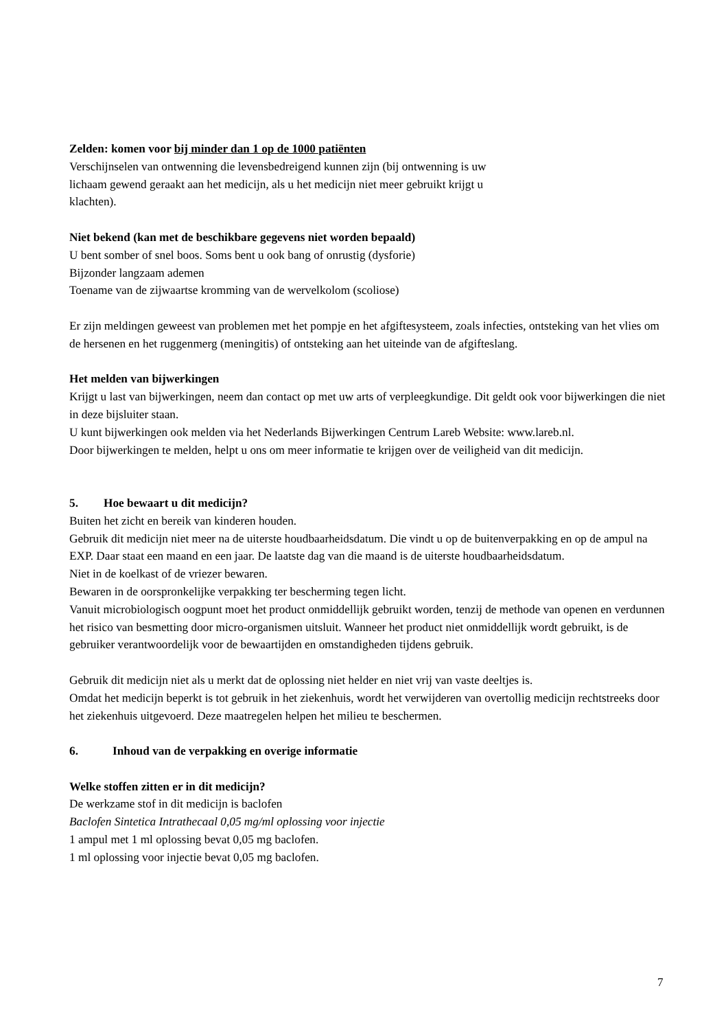Zelden: komen voor bij minder dan 1 op de 1000 patiënten
Verschijnselen van ontwenning die levensbedreigend kunnen zijn (bij ontwenning is uw
lichaam gewend geraakt aan het medicijn, als u het medicijn niet meer gebruikt krijgt u
klachten).
Niet bekend (kan met de beschikbare gegevens niet worden bepaald)
U bent somber of snel boos. Soms bent u ook bang of onrustig (dysforie)
Bijzonder langzaam ademen
Toename van de zijwaartse kromming van de wervelkolom (scoliose)
Er zijn meldingen geweest van problemen met het pompje en het afgiftesysteem, zoals infecties, ontsteking van het vlies om de hersenen en het ruggenmerg (meningitis) of ontsteking aan het uiteinde van de afgifteslang.
Het melden van bijwerkingen
Krijgt u last van bijwerkingen, neem dan contact op met uw arts of verpleegkundige. Dit geldt ook voor bijwerkingen die niet in deze bijsluiter staan.
U kunt bijwerkingen ook melden via het Nederlands Bijwerkingen Centrum Lareb Website: www.lareb.nl.
Door bijwerkingen te melden, helpt u ons om meer informatie te krijgen over de veiligheid van dit medicijn.
5. Hoe bewaart u dit medicijn?
Buiten het zicht en bereik van kinderen houden.
Gebruik dit medicijn niet meer na de uiterste houdbaarheidsdatum. Die vindt u op de buitenverpakking en op de ampul na EXP. Daar staat een maand en een jaar. De laatste dag van die maand is de uiterste houdbaarheidsdatum.
Niet in de koelkast of de vriezer bewaren.
Bewaren in de oorspronkelijke verpakking ter bescherming tegen licht.
Vanuit microbiologisch oogpunt moet het product onmiddellijk gebruikt worden, tenzij de methode van openen en verdunnen het risico van besmetting door micro-organismen uitsluit. Wanneer het product niet onmiddellijk wordt gebruikt, is de gebruiker verantwoordelijk voor de bewaartijden en omstandigheden tijdens gebruik.
Gebruik dit medicijn niet als u merkt dat de oplossing niet helder en niet vrij van vaste deeltjes is.
Omdat het medicijn beperkt is tot gebruik in het ziekenhuis, wordt het verwijderen van overtollig medicijn rechtstreeks door het ziekenhuis uitgevoerd. Deze maatregelen helpen het milieu te beschermen.
6. Inhoud van de verpakking en overige informatie
Welke stoffen zitten er in dit medicijn?
De werkzame stof in dit medicijn is baclofen
Baclofen Sintetica Intrathecaal 0,05 mg/ml oplossing voor injectie
1 ampul met 1 ml oplossing bevat 0,05 mg baclofen.
1 ml oplossing voor injectie bevat 0,05 mg baclofen.
7